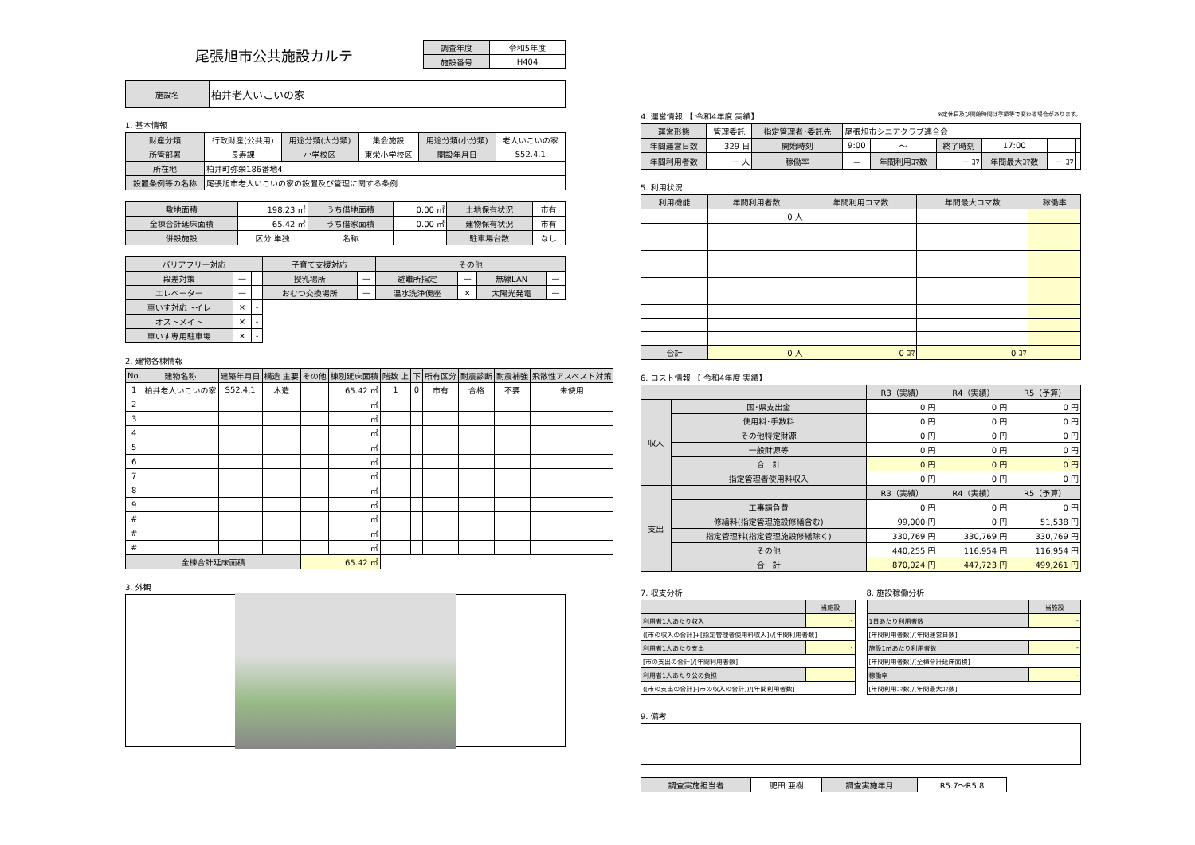| 尾張旭市公共施設カルテ | 調査年度 | 令和5年度 |
| | 施設番号 | H404 |
| 施設名 | 柏井老人いこいの家 |
1. 基本情報
| 財産分類 | 行政財産(公共用) | 用途分類(大分類) | 集会施設 | 用途分類(小分類) | 老人いこいの家 |
| 所管部署 | 長寿課 | 小学校区 | 東栄小学校区 | 開設年月日 | S52.4.1 |
| 所在地 | 柏井町弥栄186番地4 | | | | |
| 設置条例等の名称 | 尾張旭市老人いこいの家の設置及び管理に関する条例 | | | | |
| 敷地面積 | 198.23 ㎡ | うち借地面積 | 0.00 ㎡ | 土地保有状況 | 市有 |
| 全棟合計延床面積 | 65.42 ㎡ | うち借家面積 | 0.00 ㎡ | 建物保有状況 | 市有 |
| 併設施設 | 区分 単独 | 名称 | | 駐車場台数 | なし |
| バリアフリー対応 | | | 子育て支援対応 | | その他 | | | |
| --- | --- | --- | --- | --- | --- | --- | --- | --- |
| 段差対策 | — | | 授乳場所 | — | 避難所指定 | — | 無線LAN | — |
| エレベーター | — | | おむつ交換場所 | — | 温水洗浄便座 | × | 太陽光発電 | — |
| 車いす対応トイレ | × | - | | | | | | |
| オストメイト | × | - | | | | | | |
| 車いす専用駐車場 | × | - | | | | | | |
2. 建物各棟情報
| No. | 建物名称 | 建築年月日 | 構造 主要 | その他 | 棟別延床面積 | 階数 上 | 下 | 所有区分 | 耐震診断 | 耐震補強 | 飛散性アスベスト対策 |
| --- | --- | --- | --- | --- | --- | --- | --- | --- | --- | --- | --- |
| 1 | 柏井老人いこいの家 | S52.4.1 | 木造 | | 65.42 ㎡ | 1 | 0 | 市有 | 合格 | 不要 | 未使用 |
| 2 | | | | | ㎡ | | | | | | |
| 3 | | | | | ㎡ | | | | | | |
| 4 | | | | | ㎡ | | | | | | |
| 5 | | | | | ㎡ | | | | | | |
| 6 | | | | | ㎡ | | | | | | |
| 7 | | | | | ㎡ | | | | | | |
| 8 | | | | | ㎡ | | | | | | |
| 9 | | | | | ㎡ | | | | | | |
| # | | | | | ㎡ | | | | | | |
| # | | | | | ㎡ | | | | | | |
| # | | | | | ㎡ | | | | | | |
| 全棟合計延床面積 | | | | 65.42 ㎡ | | | | | | | |
3. 外観
4. 運営情報 【 令和4年度 実績】 ※定休日及び開館時間は季節等で変わる場合があります。
| 運営形態 | 管理委託 | 指定管理者･委託先 | 尾張旭市シニアクラブ連合会 | | | | | |
| 年間運営日数 | 329 日 | 開始時刻 | 9:00 | ～ | 終了時刻 | 17:00 | | |
| 年間利用者数 | － 人 | 稼働率 | － | 年間利用ｺﾏ数 | － ｺﾏ | 年間最大ｺﾏ数 | － ｺﾏ | |
5. 利用状況
| 利用機能 | 年間利用者数 | 年間利用コマ数 | 年間最大コマ数 | 稼働率 |
| --- | --- | --- | --- | --- |
| | 0 人 | | | |
| 合計 | 0 人 | 0 ｺﾏ | 0 ｺﾏ | |
6. コスト情報 【 令和4年度 実績】
| | | R3（実績） | R4（実績） | R5（予算） |
| --- | --- | --- | --- | --- |
| 収入 | 国･県支出金 | 0 円 | 0 円 | 0 円 |
| | 使用料･手数料 | 0 円 | 0 円 | 0 円 |
| | その他特定財源 | 0 円 | 0 円 | 0 円 |
| | 一般財源等 | 0 円 | 0 円 | 0 円 |
| | 合 計 | 0 円 | 0 円 | 0 円 |
| | 指定管理者使用料収入 | 0 円 | 0 円 | 0 円 |
| 支出 | | R3（実績） | R4（実績） | R5（予算） |
| | 工事請負費 | 0 円 | 0 円 | 0 円 |
| | 修繕料(指定管理施設修繕含む) | 99,000 円 | 0 円 | 51,538 円 |
| | 指定管理料(指定管理施設修繕除く) | 330,769 円 | 330,769 円 | 330,769 円 |
| | その他 | 440,255 円 | 116,954 円 | 116,954 円 |
| | 合 計 | 870,024 円 | 447,723 円 | 499,261 円 |
7. 収支分析
| | 当施設 |
| --- | --- |
| 利用者1人あたり収入 | - |
| ([市の収入の合計]+[指定管理者使用料収入])/[年間利用者数] | |
| 利用者1人あたり支出 | - |
| [市の支出の合計]/[年間利用者数] | |
| 利用者1人あたり公の負担 | - |
| ([市の支出の合計]-[市の収入の合計])/[年間利用者数] | |
8. 施設稼働分析
| | 当施設 |
| --- | --- |
| 1日あたり利用者数 | - |
| [年間利用者数]/[年間運営日数] | |
| 施設1㎡あたり利用者数 | - |
| [年間利用者数]/[全棟合計延床面積] | |
| 稼働率 | - |
| [年間利用ｺﾏ数]/[年間最大ｺﾏ数] | |
9. 備考
| 調査実施担当者 | 肥田 亜樹 | 調査実施年月 | R5.7～R5.8 |